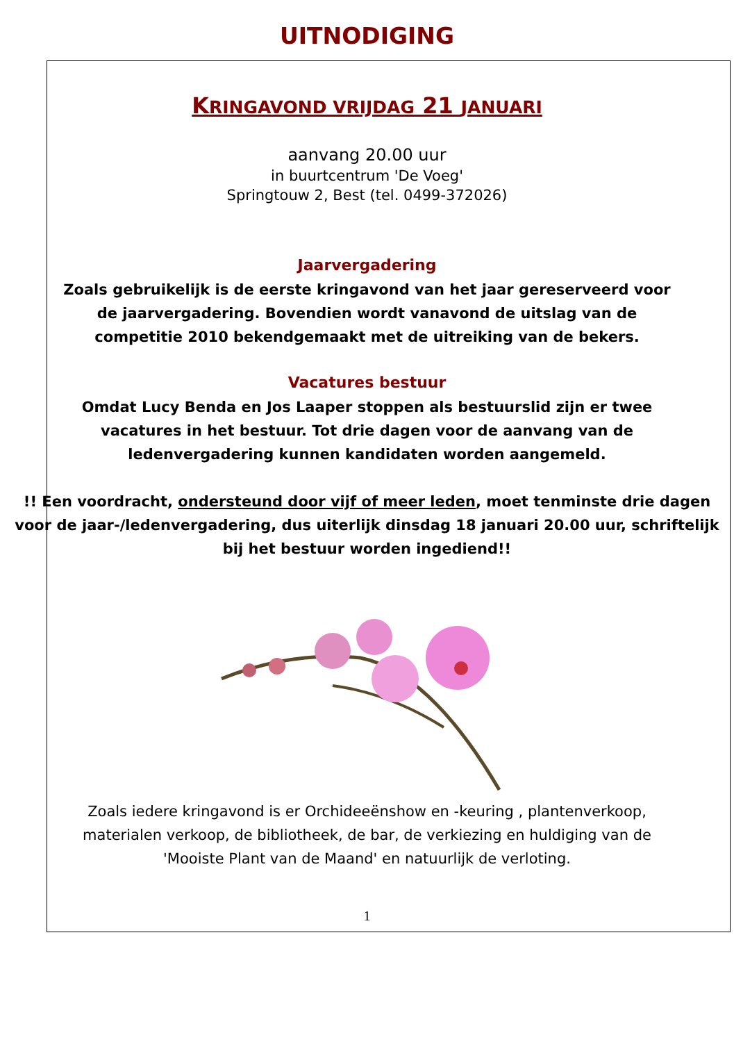UITNODIGING
KRINGAVOND VRIJDAG 21 JANUARI
aanvang 20.00 uur
in buurtcentrum 'De Voeg'
Springtouw 2, Best (tel. 0499-372026)
Jaarvergadering
Zoals gebruikelijk is de eerste kringavond van het jaar gereserveerd voor de jaarvergadering. Bovendien wordt vanavond de uitslag van de competitie 2010 bekendgemaakt met de uitreiking van de bekers.
Vacatures bestuur
Omdat Lucy Benda en Jos Laaper stoppen als bestuurslid zijn er twee vacatures in het bestuur. Tot drie dagen voor de aanvang van de ledenvergadering kunnen kandidaten worden aangemeld.
!! Een voordracht, ondersteund door vijf of meer leden, moet tenminste drie dagen voor de jaar-/ledenvergadering, dus uiterlijk dinsdag 18 januari 20.00 uur, schriftelijk bij het bestuur worden ingediend!!
Zoals iedere kringavond is er Orchideeënshow en -keuring , plantenverkoop, materialen verkoop, de bibliotheek, de bar, de verkiezing en huldiging van de 'Mooiste Plant van de Maand' en natuurlijk de verloting.
1